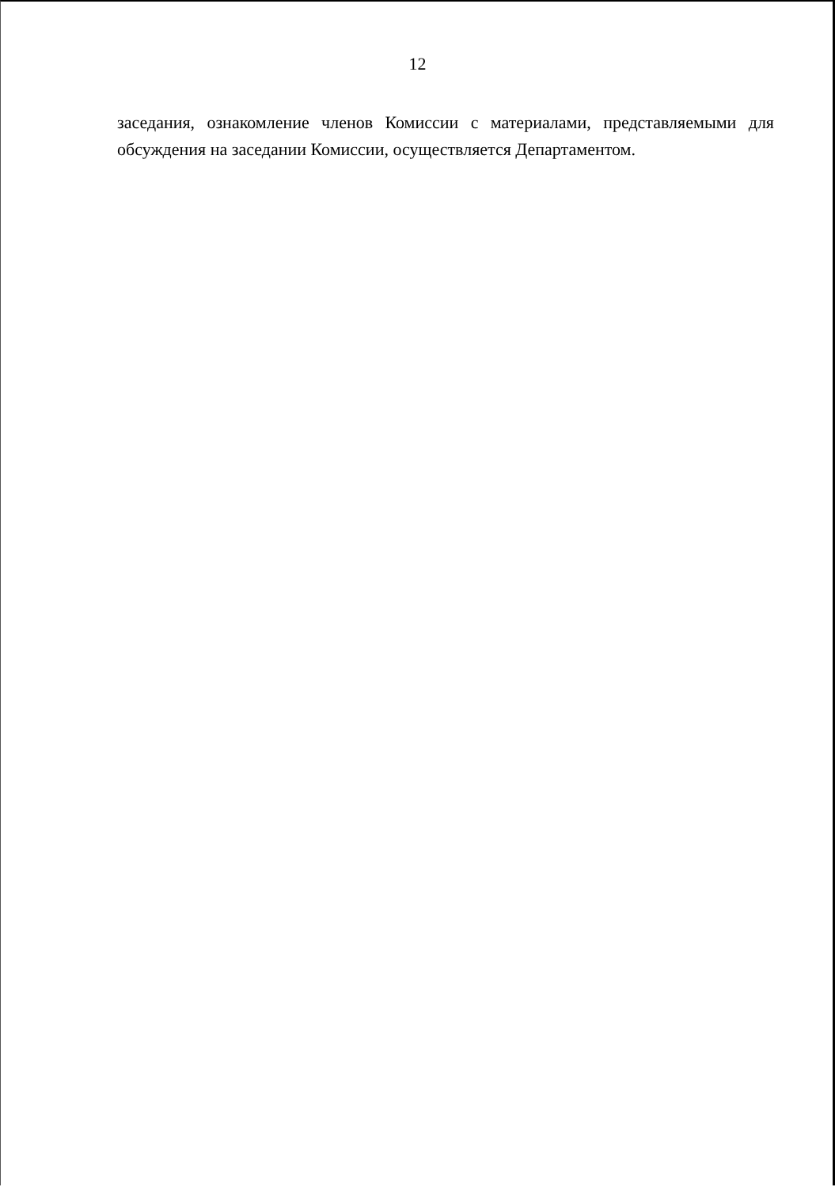12
заседания, ознакомление членов Комиссии с материалами, представляемыми для обсуждения на заседании Комиссии, осуществляется Департаментом.